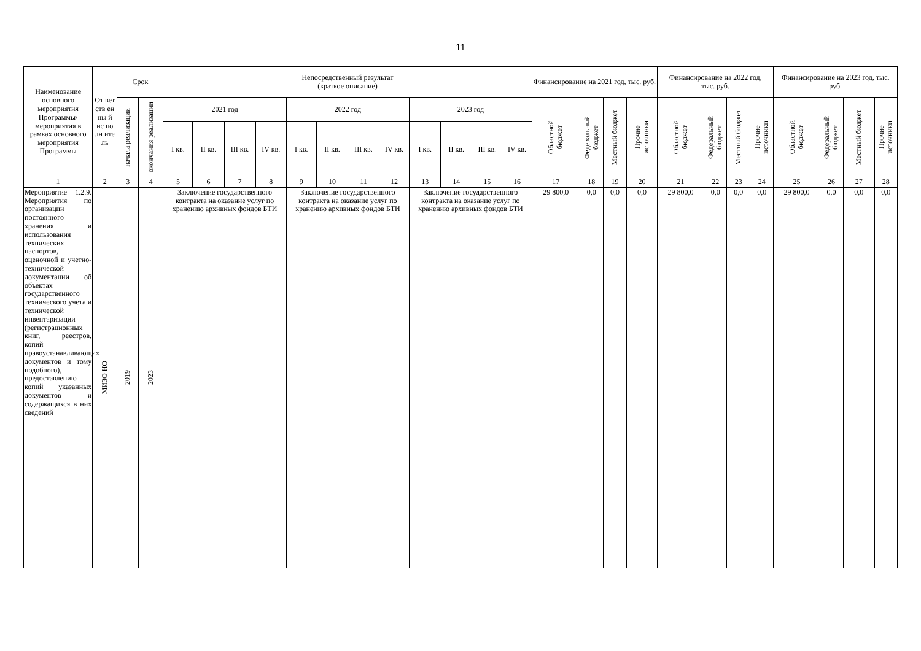11
| Наименование основного мероприятия Программы/ мероприятия в рамках основного мероприятия Программы | От вет ств ен ны й ис по лн ите ль | Срок | | Непосредственный результат (краткое описание) | | | | | | | | | | | | Финансирование на 2021 год, тыс. руб. | | | | Финансирование на 2022 год, тыс. руб. | | | | Финансирование на 2023 год, тыс. руб. | | | |
| --- | --- | --- | --- | --- | --- | --- | --- | --- | --- | --- | --- | --- | --- | --- | --- | --- | --- | --- | --- | --- | --- | --- | --- | --- | --- | --- | --- |
| | | начала реализации | окончания реализации | 2021 год | | | | 2022 год | | | | 2023 год | | | | Областной бюджет | Федеральный бюджет | Местный бюджет | Прочие источники | Областной бюджет | Федеральный бюджет | Местный бюджет | Прочие источники | Областной бюджет | Федеральный бюджет | Местный бюджет | Прочие источники |
| | | | | I кв. | II кв. | III кв. | IV кв. | I кв. | II кв. | III кв. | IV кв. | I кв. | II кв. | III кв. | IV кв. | | | | | | | | | | | | |
| 1 | 2 | 3 | 4 | 5 | 6 | 7 | 8 | 9 | 10 | 11 | 12 | 13 | 14 | 15 | 16 | 17 | 18 | 19 | 20 | 21 | 22 | 23 | 24 | 25 | 26 | 27 | 28 |
| Мероприятие 1.2.9. Мероприятия по организации постоянного хранения и использования технических паспортов, оценочной и учетно-технической документации об объектах государственного технического учета и технической инвентаризации (регистрационных книг, реестров, копий правоустанавливающих документов и тому подобного), предоставлению копий указанных документов и содержащихся в них сведений | МИЗО НО | 2019 | 2023 | Заключение государственного контракта на оказание услуг по хранению архивных фондов БТИ | | | | Заключение государственного контракта на оказание услуг по хранению архивных фондов БТИ | | | | Заключение государственного контракта на оказание услуг по хранению архивных фондов БТИ | | | | 29 800,0 | 0,0 | 0,0 | 0,0 | 29 800,0 | 0,0 | 0,0 | 0,0 | 29 800,0 | 0,0 | 0,0 | 0,0 |